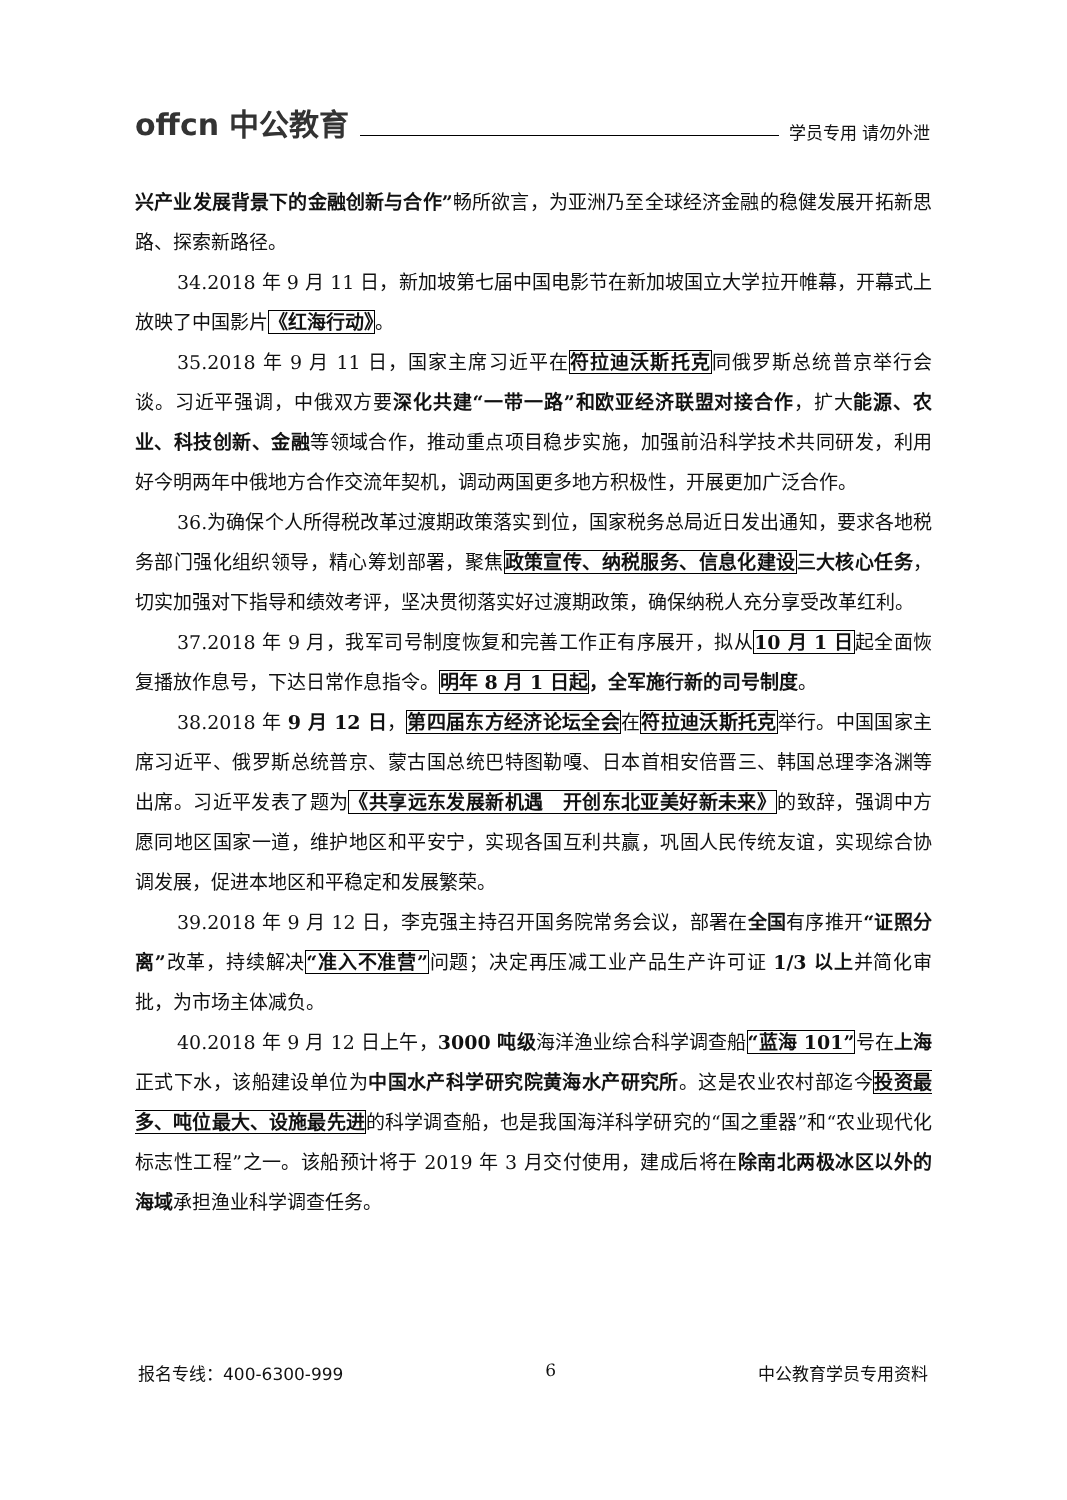offcn 中公教育 学员专用 请勿外泄
兴产业发展背景下的金融创新与合作”畅所欲言，为亚洲乃至全球经济金融的稳健发展开拓新思路、探索新路径。
34.2018 年 9 月 11 日，新加坡第七届中国电影节在新加坡国立大学拉开帷幕，开幕式上放映了中国影片《红海行动》。
35.2018 年 9 月 11 日，国家主席习近平在符拉迪沃斯托克同俄罗斯总统普京举行会谈。习近平强调，中俄双方要深化共建“一带一路”和欧亚经济联盟对接合作，扩大能源、农业、科技创新、金融等领域合作，推动重点项目稳步实施，加强前沿科学技术共同研发，利用好今明两年中俄地方合作交流年契机，调动两国更多地方积极性，开展更加广泛合作。
36.为确保个人所得税改革过渡期政策落实到位，国家税务总局近日发出通知，要求各地税务部门强化组织领导，精心筹划部署，聚焦政策宣传、纳税服务、信息化建设 三大核心任务，切实加强对下指导和绩效考评，坚决贯彻落实好过渡期政策，确保纳税人充分享受改革红利。
37.2018 年 9 月，我军司号制度恢复和完善工作正有序展开，拟从10 月 1 日起全面恢复播放作息号，下达日常作息指令。明年 8 月 1 日起，全军施行新的司号制度。
38.2018 年 9 月 12 日，第四届东方经济论坛全会在符拉迪沃斯托克举行。中国国家主席习近平、俄罗斯总统普京、蒙古国总统巴特图勒嘎、日本首相安倍晋三、韩国总理李洛渊等出席。习近平发表了题为《共享远东发展新机遇　开创东北亚美好新未来》的致辞，强调中方愿同地区国家一道，维护地区和平安宁，实现各国互利共赢，巩固人民传统友谊，实现综合协调发展，促进本地区和平稳定和发展繁荣。
39.2018 年 9 月 12 日，李克强主持召开国务院常务会议，部署在全国有序推开“证照分离”改革，持续解决“准入不准营”问题；决定再压减工业产品生产许可证 1/3 以上并简化审批，为市场主体减负。
40.2018 年 9 月 12 日上午，3000 吨级海洋渔业综合科学调查船“蓝海 101”号在上海正式下水，该船建设单位为中国水产科学研究院黄海水产研究所。这是农业农村部迄今投资最多、吨位最大、设施最先进的科学调查船，也是我国海洋科学研究的“国之重器”和“农业现代化标志性工程”之一。该船预计将于 2019 年 3 月交付使用，建成后将在除南北两极冰区以外的海域承担渔业科学调查任务。
报名专线：400-6300-999 6 中公教育学员专用资料